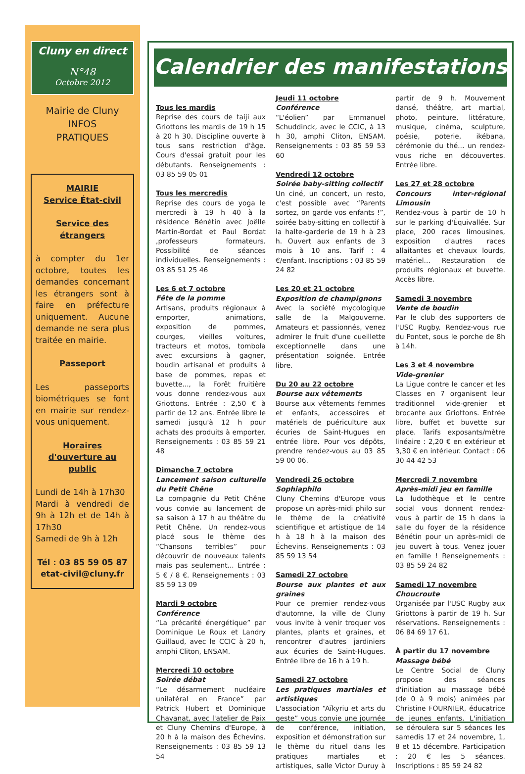Cluny en direct
N°48
Octobre 2012
Mairie de Cluny
INFOS
PRATIQUES
MAIRIE
Service État-civil
Service des étrangers
à compter du 1er octobre, toutes les demandes concernant les étrangers sont à faire en préfecture uniquement. Aucune demande ne sera plus traitée en mairie.
Passeport
Les passeports biométriques se font en mairie sur rendez-vous uniquement.
Horaires d'ouverture au public
Lundi de 14h à 17h30
Mardi à vendredi de 9h à 12h et de 14h à 17h30
Samedi de 9h à 12h
Tél : 03 85 59 05 87
etat-civil@cluny.fr
Calendrier des manifestations
Tous les mardis
Reprise des cours de taiji aux Griottons les mardis de 19 h 15 à 20 h 30. Discipline ouverte à tous sans restriction d'âge. Cours d'essai gratuit pour les débutants. Renseignements : 03 85 59 05 01
Tous les mercredis
Reprise des cours de yoga le mercredi à 19 h 40 à la résidence Bénétin avec Joëlle Martin-Bordat et Paul Bordat ,professeurs formateurs. Possibilité de séances individuelles. Renseignements : 03 85 51 25 46
Les 6 et 7 octobre
Fête de la pomme
Artisans, produits régionaux à emporter, animations, exposition de pommes, courges, vieilles voitures, tracteurs et motos, tombola avec excursions à gagner, boudin artisanal et produits à base de pommes, repas et buvette..., la Forêt fruitière vous donne rendez-vous aux Griottons. Entrée : 2,50 € à partir de 12 ans. Entrée libre le samedi jusqu'à 12 h pour achats des produits à emporter. Renseignements : 03 85 59 21 48
Dimanche 7 octobre
Lancement saison culturelle du Petit Chêne
La compagnie du Petit Chêne vous convie au lancement de sa saison à 17 h au théâtre du Petit Chêne. Un rendez-vous placé sous le thème des “Chansons terribles” pour découvrir de nouveaux talents mais pas seulement... Entrée : 5 € / 8 €. Renseignements : 03 85 59 13 09
Mardi 9 octobre
Conférence
“La précarité énergétique” par Dominique Le Roux et Landry Guillaud, avec le CCIC à 20 h, amphi Cliton, ENSAM.
Mercredi 10 octobre
Soirée débat
“Le désarmement nucléaire unilatéral en France” par Patrick Hubert et Dominique Chavanat, avec l'atelier de Paix et Cluny Chemins d'Europe, à 20 h à la maison des Échevins. Renseignements : 03 85 59 13 54
Jeudi 11 octobre
Conférence
“L'éolien” par Emmanuel Schuddinck, avec le CCIC, à 13 h 30, amphi Cliton, ENSAM. Renseignements : 03 85 59 53 60
Vendredi 12 octobre
Soirée baby-sitting collectif
Un ciné, un concert, un resto, c'est possible avec “Parents sortez, on garde vos enfants !”, soirée baby-sitting en collectif à la halte-garderie de 19 h à 23 h. Ouvert aux enfants de 3 mois à 10 ans. Tarif : 4 €/enfant. Inscriptions : 03 85 59 24 82
Les 20 et 21 octobre
Exposition de champignons
Avec la société mycologique salle de la Malgouverne. Amateurs et passionnés, venez admirer le fruit d'une cueillette exceptionnelle dans une présentation soignée. Entrée libre.
Du 20 au 22 octobre
Bourse aux vêtements
Bourse aux vêtements femmes et enfants, accessoires et matériels de puériculture aux écuries de Saint-Hugues en entrée libre. Pour vos dépôts, prendre rendez-vous au 03 85 59 00 06.
Vendredi 26 octobre
Sophiaphilo
Cluny Chemins d'Europe vous propose un après-midi philo sur le thème de la créativité scientifique et artistique de 14 h à 18 h à la maison des Échevins. Renseignements : 03 85 59 13 54
Samedi 27 octobre
Bourse aux plantes et aux graines
Pour ce premier rendez-vous d'automne, la ville de Cluny vous invite à venir troquer vos plantes, plants et graines, et rencontrer d'autres jardiniers aux écuries de Saint-Hugues. Entrée libre de 16 h à 19 h.
Samedi 27 octobre
Les pratiques martiales et artistiques
L'association “Aïkyriu et arts du geste” vous convie une journée de conférence, initiation, exposition et démonstration sur le thème du rituel dans les pratiques martiales et artistiques, salle Victor Duruy à partir de 9 h. Mouvement dansé, théâtre, art martial, photo, peinture, littérature, musique, cinéma, sculpture, poésie, poterie, ikébana, cérémonie du thé... un rendez-vous riche en découvertes. Entrée libre.
Les 27 et 28 octobre
Concours inter-régional Limousin
Rendez-vous à partir de 10 h sur le parking d'Équivallée. Sur place, 200 races limousines, exposition d'autres races allaitantes et chevaux lourds, matériel... Restauration de produits régionaux et buvette. Accès libre.
Samedi 3 novembre
Vente de boudin
Par le club des supporters de l'USC Rugby. Rendez-vous rue du Pontet, sous le porche de 8h à 14h.
Les 3 et 4 novembre
Vide-grenier
La Ligue contre le cancer et les Classes en 7 organisent leur traditionnel vide-grenier et brocante aux Griottons. Entrée libre, buffet et buvette sur place. Tarifs exposants/mètre linéaire : 2,20 € en extérieur et 3,30 € en intérieur. Contact : 06 30 44 42 53
Mercredi 7 novembre
Après-midi jeu en famille
La ludothèque et le centre social vous donnent rendez-vous à partir de 15 h dans la salle du foyer de la résidence Bénétin pour un après-midi de jeu ouvert à tous. Venez jouer en famille ! Renseignements : 03 85 59 24 82
Samedi 17 novembre
Choucroute
Organisée par l'USC Rugby aux Griottons à partir de 19 h. Sur réservations. Renseignements : 06 84 69 17 61.
À partir du 17 novembre
Massage bébé
Le Centre Social de Cluny propose des séances d'initiation au massage bébé (de 0 à 9 mois) animées par Christine FOURNIER, éducatrice de jeunes enfants. L'initiation se déroulera sur 5 séances les samedis 17 et 24 novembre, 1, 8 et 15 décembre. Participation : 20 € les 5 séances. Inscriptions : 85 59 24 82